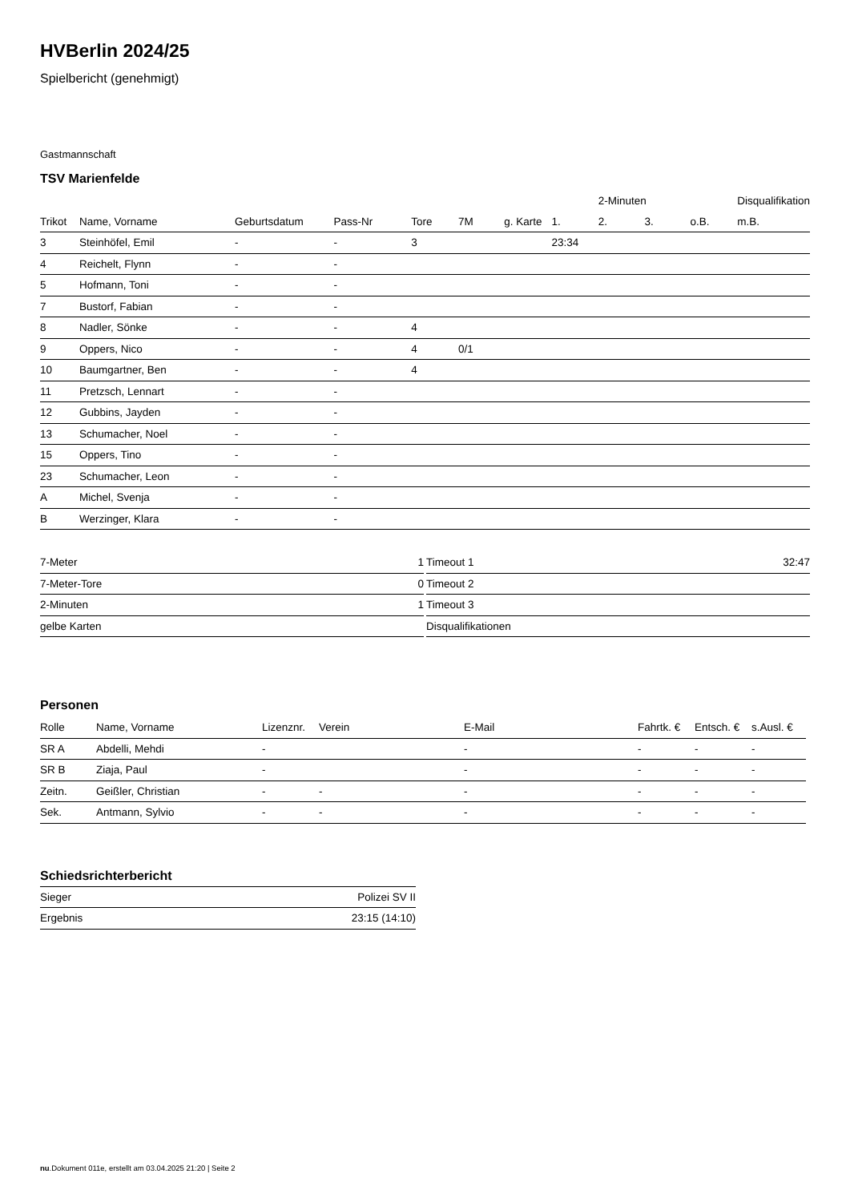HVBerlin 2024/25
Spielbericht (genehmigt)
Gastmannschaft
TSV Marienfelde
| | | | | | | | | 2-Minuten | | | Disqualifikation |
| --- | --- | --- | --- | --- | --- | --- | --- | --- | --- | --- | --- |
| Trikot | Name, Vorname | Geburtsdatum | Pass-Nr | Tore | 7M | g. Karte | 1. | 2. | 3. | o.B. | m.B. |
| 3 | Steinhöfel, Emil | - | - | 3 | | | 23:34 | | | | |
| 4 | Reichelt, Flynn | - | - | | | | | | | | |
| 5 | Hofmann, Toni | - | - | | | | | | | | |
| 7 | Bustorf, Fabian | - | - | | | | | | | | |
| 8 | Nadler, Sönke | - | - | 4 | | | | | | | |
| 9 | Oppers, Nico | - | - | 4 | 0/1 | | | | | | |
| 10 | Baumgartner, Ben | - | - | 4 | | | | | | | |
| 11 | Pretzsch, Lennart | - | - | | | | | | | | |
| 12 | Gubbins, Jayden | - | - | | | | | | | | |
| 13 | Schumacher, Noel | - | - | | | | | | | | |
| 15 | Oppers, Tino | - | - | | | | | | | | |
| 23 | Schumacher, Leon | - | - | | | | | | | | |
| A | Michel, Svenja | - | - | | | | | | | | |
| B | Werzinger, Klara | - | - | | | | | | | | |
| 7-Meter | 1 |
| 7-Meter-Tore | 0 |
| 2-Minuten | 1 |
| gelbe Karten | |
| Timeout 1 | 32:47 |
| Timeout 2 | |
| Timeout 3 | |
| Disqualifikationen | |
Personen
| Rolle | Name, Vorname | Lizenznr. | Verein | E-Mail | Fahrtk. € | Entsch. € | s.Ausl. € |
| --- | --- | --- | --- | --- | --- | --- | --- |
| SR A | Abdelli, Mehdi | - | | - | - | - | - |
| SR B | Ziaja, Paul | - | | - | - | - | - |
| Zeitn. | Geißler, Christian | - | - | - | - | - | - |
| Sek. | Antmann, Sylvio | - | - | - | - | - | - |
Schiedsrichterbericht
| Sieger | Polizei SV II |
| Ergebnis | 23:15 (14:10) |
nu.Dokument 011e, erstellt am 03.04.2025 21:20 | Seite 2